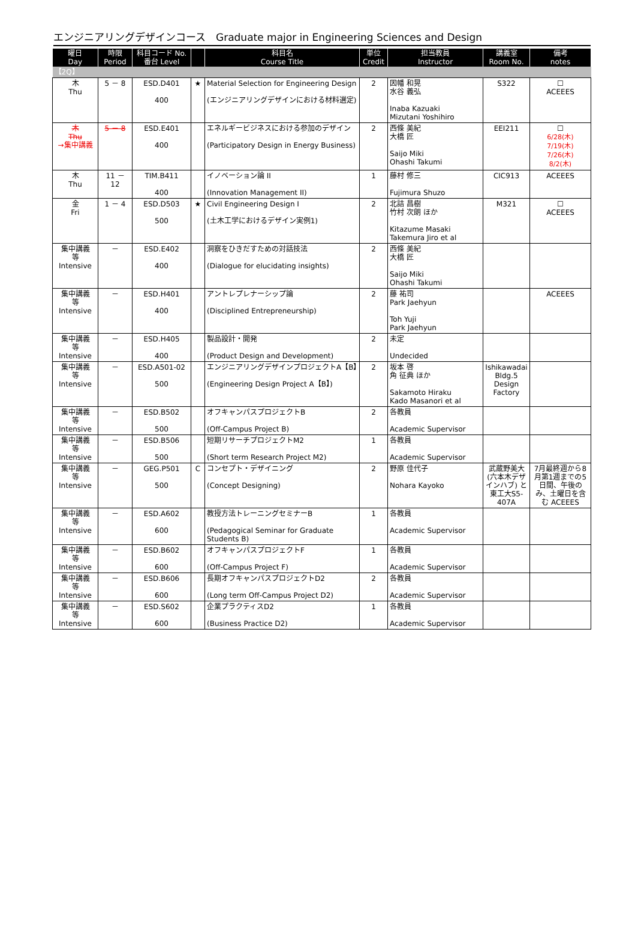エンジニアリングデザインコース　Graduate major in Engineering Sciences and Design
| 曜日 Day | 時限 Period | 科目コード No. 番台 Level | | 科目名 Course Title | 単位 Credit | 担当教員 Instructor | 講義室 Room No. | 備考 notes |
| --- | --- | --- | --- | --- | --- | --- | --- | --- |
| 【2Q】 | | | | | | | | |
| 木 Thu | 5 － 8 | ESD.D401 400 | ★ | Material Selection for Engineering Design (エンジニアリングデザインにおける材料選定) | 2 | 因幡 和晃 水谷 義弘 Inaba Kazuaki Mizutani Yoshihiro | S322 | ☐ ACEEES |
| 木 Thu →集中講義 | 5 － 8 | ESD.E401 400 | | エネルギービジネスにおける参加のデザイン (Participatory Design in Energy Business) | 2 | 西條 美紀 大橋 匠 Saijo Miki Ohashi Takumi | EEI211 | ☐ 6/28(木) 7/19(木) 7/26(木) 8/2(木) |
| 木 Thu | 11 － 12 | TIM.B411 400 | | イノベーション論 II (Innovation Management II) | 1 | 藤村 修三 Fujimura Shuzo | CIC913 | ACEEES |
| 金 Fri | 1 － 4 | ESD.D503 500 | ★ | Civil Engineering Design I (土木工学におけるデザイン実例1) | 2 | 北詰 昌樹 竹村 次朗 ほか Kitazume Masaki Takemura Jiro et al | M321 | ☐ ACEEES |
| 集中講義 等 Intensive | － | ESD.E402 400 | | 洞察をひきだすための対話技法 (Dialogue for elucidating insights) | 2 | 西條 美紀 大橋 匠 Saijo Miki Ohashi Takumi | | |
| 集中講義 等 Intensive | － | ESD.H401 400 | | アントレプレナーシップ論 (Disciplined Entrepreneurship) | 2 | 藤 祐司 Park Jaehyun Toh Yuji Park Jaehyun | | ACEEES |
| 集中講義 等 Intensive | － | ESD.H405 400 | | 製品設計・開発 (Product Design and Development) | 2 | 未定 Undecided | | |
| 集中講義 等 Intensive | － | ESD.A501-02 500 | | エンジニアリングデザインプロジェクトA【B】 (Engineering Design Project A【B】) | 2 | 坂本 啓 角 征典 ほか Sakamoto Hiraku Kado Masanori et al | Ishikawadai Bldg.5 Design Factory | |
| 集中講義 等 Intensive | － | ESD.B502 500 | | オフキャンパスプロジェクトB (Off-Campus Project B) | 2 | 各教員 Academic Supervisor | | |
| 集中講義 等 Intensive | － | ESD.B506 500 | | 短期リサーチプロジェクトM2 (Short term Research Project M2) | 1 | 各教員 Academic Supervisor | | |
| 集中講義 等 Intensive | － | GEG.P501 500 | C | コンセプト・デザイニング (Concept Designing) | 2 | 野原 佳代子 Nohara Kayoko | 武蔵野美大 (六本木デザインハブ) と 東工大S5-407A | 7月最終週から8月第1週までの5日間、午後のみ、土曜日を含む ACEEES |
| 集中講義 等 Intensive | － | ESD.A602 600 | | 教授方法トレーニングセミナーB (Pedagogical Seminar for Graduate Students B) | 1 | 各教員 Academic Supervisor | | |
| 集中講義 等 Intensive | － | ESD.B602 600 | | オフキャンパスプロジェクトF (Off-Campus Project F) | 1 | 各教員 Academic Supervisor | | |
| 集中講義 等 Intensive | － | ESD.B606 600 | | 長期オフキャンパスプロジェクトD2 (Long term Off-Campus Project D2) | 2 | 各教員 Academic Supervisor | | |
| 集中講義 等 Intensive | － | ESD.S602 600 | | 企業プラクティスD2 (Business Practice D2) | 1 | 各教員 Academic Supervisor | | |